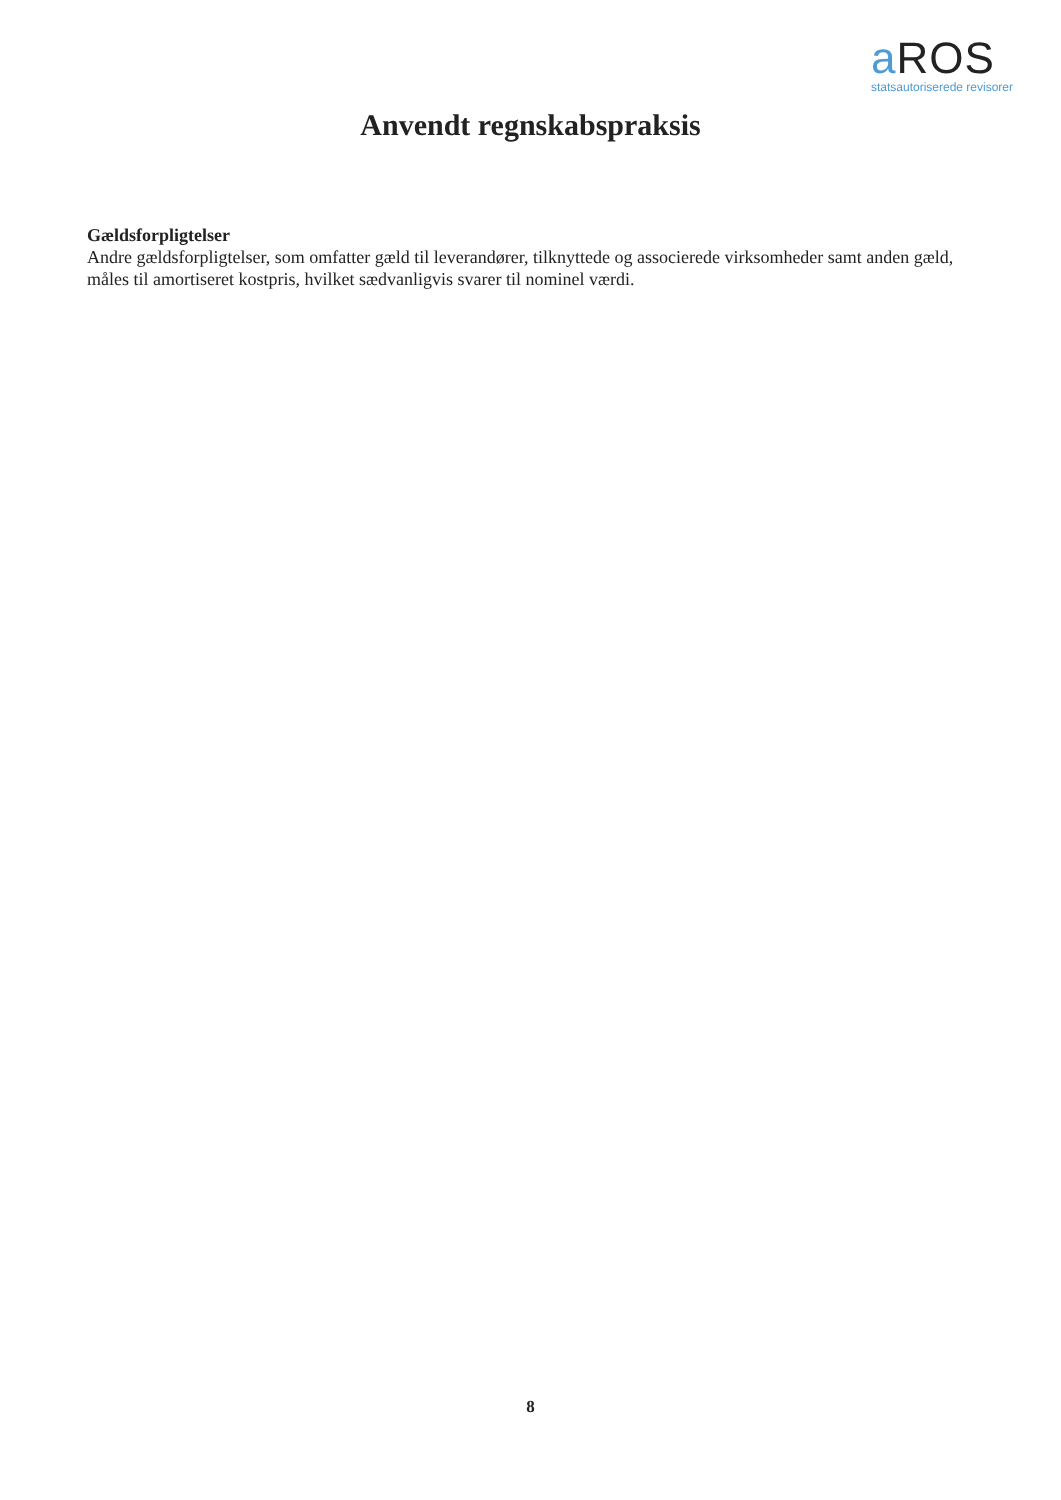a ROS
statsautoriserede revisorer
Anvendt regnskabspraksis
Gældsforpligtelser
Andre gældsforpligtelser, som omfatter gæld til leverandører, tilknyttede og associerede virksomheder samt anden gæld, måles til amortiseret kostpris, hvilket sædvanligvis svarer til nominel værdi.
8